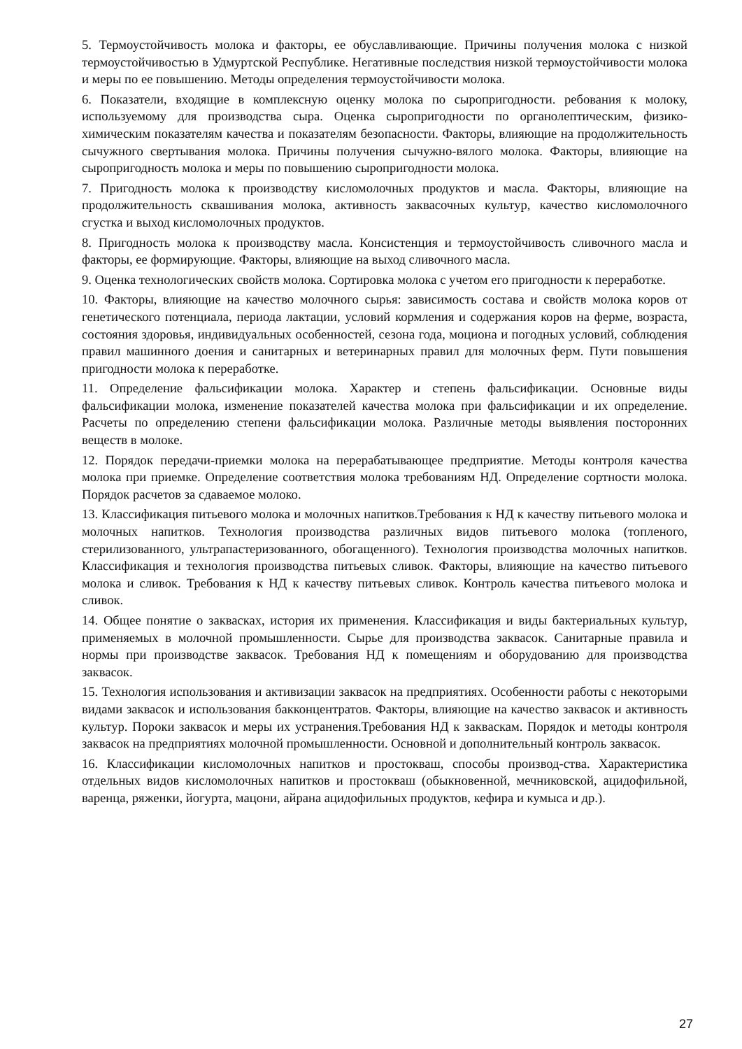5. Термоустойчивость молока и факторы, ее обуславливающие. Причины получения молока с низкой термоустойчивостью в Удмуртской Республике. Негативные последствия низкой термоустойчивости молока и меры по ее повышению. Методы определения термоустойчивости молока.
6. Показатели, входящие в комплексную оценку молока по сыропригодности. ребования к молоку, используемому для производства сыра. Оценка сыропригодности по органолептическим, физико-химическим показателям качества и показателям безопасности. Факторы, влияющие на продолжительность сычужного свертывания молока. Причины получения сычужно-вялого молока. Факторы, влияющие на сыропригодность молока и меры по повышению сыропригодности молока.
7. Пригодность молока к производству кисломолочных продуктов и масла. Факторы, влияющие на продолжительность сквашивания молока, активность заквасочных культур, качество кисломолочного сгустка и выход кисломолочных продуктов.
8. Пригодность молока к производству масла. Консистенция и термоустойчивость сливочного масла и факторы, ее формирующие. Факторы, влияющие на выход сливочного масла.
9. Оценка технологических свойств молока. Сортировка молока с учетом его пригодности к переработке.
10. Факторы, влияющие на качество молочного сырья: зависимость состава и свойств молока коров от генетического потенциала, периода лактации, условий кормления и содержания коров на ферме, возраста, состояния здоровья, индивидуальных особенностей, сезона года, моциона и погодных условий, соблюдения правил машинного доения и санитарных и ветеринарных правил для молочных ферм. Пути повышения пригодности молока к переработке.
11. Определение фальсификации молока. Характер и степень фальсификации. Основные виды фальсификации молока, изменение показателей качества молока при фальсификации и их определение. Расчеты по определению степени фальсификации молока. Различные методы выявления посторонних веществ в молоке.
12. Порядок передачи-приемки молока на перерабатывающее предприятие. Методы контроля качества молока при приемке. Определение соответствия молока требованиям НД. Определение сортности молока. Порядок расчетов за сдаваемое молоко.
13. Классификация питьевого молока и молочных напитков.Требования к НД к качеству питьевого молока и молочных напитков. Технология производства различных видов питьевого молока (топленого, стерилизованного, ультрапастеризованного, обогащенного). Технология производства молочных напитков. Классификация и технология производства питьевых сливок. Факторы, влияющие на качество питьевого молока и сливок. Требования к НД к качеству питьевых сливок. Контроль качества питьевого молока и сливок.
14. Общее понятие о заквасках, история их применения. Классификация и виды бактериальных культур, применяемых в молочной промышленности. Сырье для производства заквасок. Санитарные правила и нормы при производстве заквасок. Требования НД к помещениям и оборудованию для производства заквасок.
15. Технология использования и активизации заквасок на предприятиях. Особенности работы с некоторыми видами заквасок и использования бакконцентратов. Факторы, влияющие на качество заквасок и активность культур. Пороки заквасок и меры их устранения.Требования НД к заквaскам. Порядок и методы контроля заквасок на предприятиях молочной промышленности. Основной и дополнительный контроль заквасок.
16. Классификации кисломолочных напитков и простокваш, способы производ-ства. Характеристика отдельных видов кисломолочных напитков и простокваш (обыкновенной, мечниковской, ацидофильной, варенца, ряженки, йогурта, мацони, айрана ацидофильных продуктов, кефира и кумыса и др.).
27